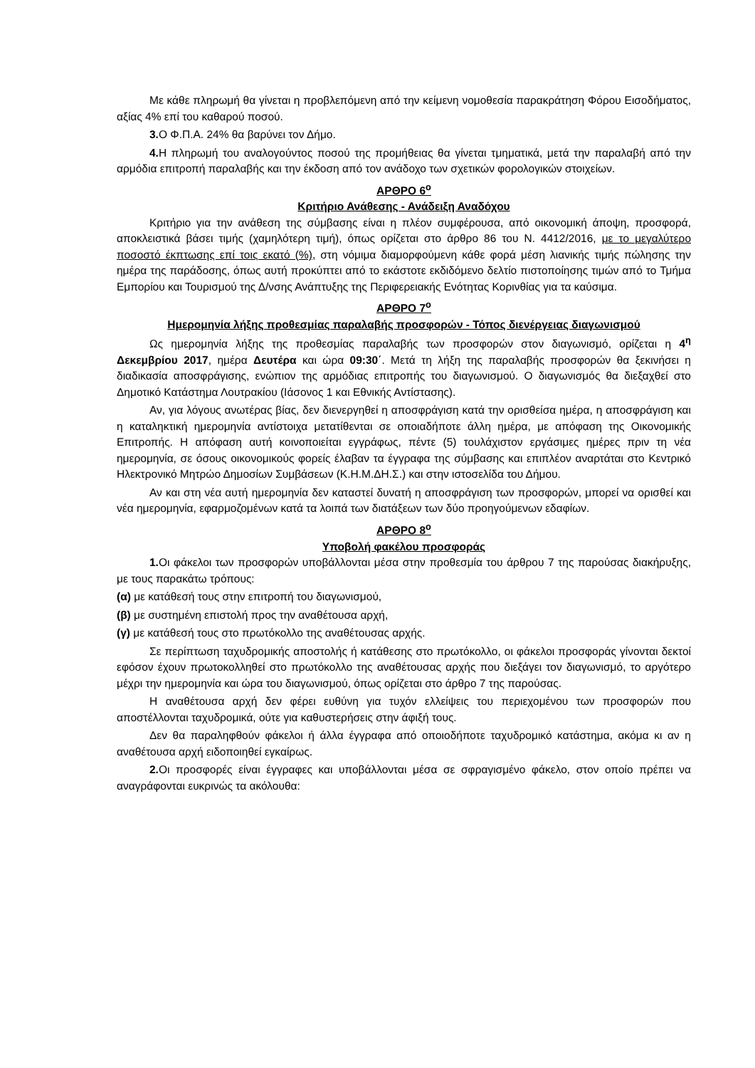Με κάθε πληρωμή θα γίνεται η προβλεπόμενη από την κείμενη νομοθεσία παρακράτηση Φόρου Εισοδήματος, αξίας 4% επί του καθαρού ποσού.
3. Ο Φ.Π.Α. 24% θα βαρύνει τον Δήμο.
4. Η πληρωμή του αναλογούντος ποσού της προμήθειας θα γίνεται τμηματικά, μετά την παραλαβή από την αρμόδια επιτροπή παραλαβής και την έκδοση από τον ανάδοχο των σχετικών φορολογικών στοιχείων.
ΑΡΘΡΟ 6<sup>ο</sup>
Κριτήριο Ανάθεσης - Ανάδειξη Αναδόχου
Κριτήριο για την ανάθεση της σύμβασης είναι η πλέον συμφέρουσα, από οικονομική άποψη, προσφορά, αποκλειστικά βάσει τιμής (χαμηλότερη τιμή), όπως ορίζεται στο άρθρο 86 του Ν. 4412/2016, με το μεγαλύτερο ποσοστό έκπτωσης επί τοις εκατό (%), στη νόμιμα διαμορφούμενη κάθε φορά μέση λιανικής τιμής πώλησης την ημέρα της παράδοσης, όπως αυτή προκύπτει από το εκάστοτε εκδιδόμενο δελτίο πιστοποίησης τιμών από το Τμήμα Εμπορίου και Τουρισμού της Δ/νσης Ανάπτυξης της Περιφερειακής Ενότητας Κορινθίας για τα καύσιμα.
ΑΡΘΡΟ 7<sup>ο</sup>
Ημερομηνία λήξης προθεσμίας παραλαβής προσφορών - Τόπος διενέργειας διαγωνισμού
Ως ημερομηνία λήξης της προθεσμίας παραλαβής των προσφορών στον διαγωνισμό, ορίζεται η 4<sup>η</sup> Δεκεμβρίου 2017, ημέρα Δευτέρα και ώρα 09:30΄. Μετά τη λήξη της παραλαβής προσφορών θα ξεκινήσει η διαδικασία αποσφράγισης, ενώπιον της αρμόδιας επιτροπής του διαγωνισμού. Ο διαγωνισμός θα διεξαχθεί στο Δημοτικό Κατάστημα Λουτρακίου (Ιάσονος 1 και Εθνικής Αντίστασης).
Αν, για λόγους ανωτέρας βίας, δεν διενεργηθεί η αποσφράγιση κατά την ορισθείσα ημέρα, η αποσφράγιση και η καταληκτική ημερομηνία αντίστοιχα μετατίθενται σε οποιαδήποτε άλλη ημέρα, με απόφαση της Οικονομικής Επιτροπής. Η απόφαση αυτή κοινοποιείται εγγράφως, πέντε (5) τουλάχιστον εργάσιμες ημέρες πριν τη νέα ημερομηνία, σε όσους οικονομικούς φορείς έλαβαν τα έγγραφα της σύμβασης και επιπλέον αναρτάται στο Κεντρικό Ηλεκτρονικό Μητρώο Δημοσίων Συμβάσεων (Κ.Η.Μ.ΔΗ.Σ.) και στην ιστοσελίδα του Δήμου.
Αν και στη νέα αυτή ημερομηνία δεν καταστεί δυνατή η αποσφράγιση των προσφορών, μπορεί να ορισθεί και νέα ημερομηνία, εφαρμοζομένων κατά τα λοιπά των διατάξεων των δύο προηγούμενων εδαφίων.
ΑΡΘΡΟ 8<sup>ο</sup>
Υποβολή φακέλου προσφοράς
1. Οι φάκελοι των προσφορών υποβάλλονται μέσα στην προθεσμία του άρθρου 7 της παρούσας διακήρυξης, με τους παρακάτω τρόπους:
(α) με κατάθεσή τους στην επιτροπή του διαγωνισμού,
(β) με συστημένη επιστολή προς την αναθέτουσα αρχή,
(γ) με κατάθεσή τους στο πρωτόκολλο της αναθέτουσας αρχής.
Σε περίπτωση ταχυδρομικής αποστολής ή κατάθεσης στο πρωτόκολλο, οι φάκελοι προσφοράς γίνονται δεκτοί εφόσον έχουν πρωτοκολληθεί στο πρωτόκολλο της αναθέτουσας αρχής που διεξάγει τον διαγωνισμό, το αργότερο μέχρι την ημερομηνία και ώρα του διαγωνισμού, όπως ορίζεται στο άρθρο 7 της παρούσας.
Η αναθέτουσα αρχή δεν φέρει ευθύνη για τυχόν ελλείψεις του περιεχομένου των προσφορών που αποστέλλονται ταχυδρομικά, ούτε για καθυστερήσεις στην άφιξή τους.
Δεν θα παραληφθούν φάκελοι ή άλλα έγγραφα από οποιοδήποτε ταχυδρομικό κατάστημα, ακόμα κι αν η αναθέτουσα αρχή ειδοποιηθεί εγκαίρως.
2. Οι προσφορές είναι έγγραφες και υποβάλλονται μέσα σε σφραγισμένο φάκελο, στον οποίο πρέπει να αναγράφονται ευκρινώς τα ακόλουθα: